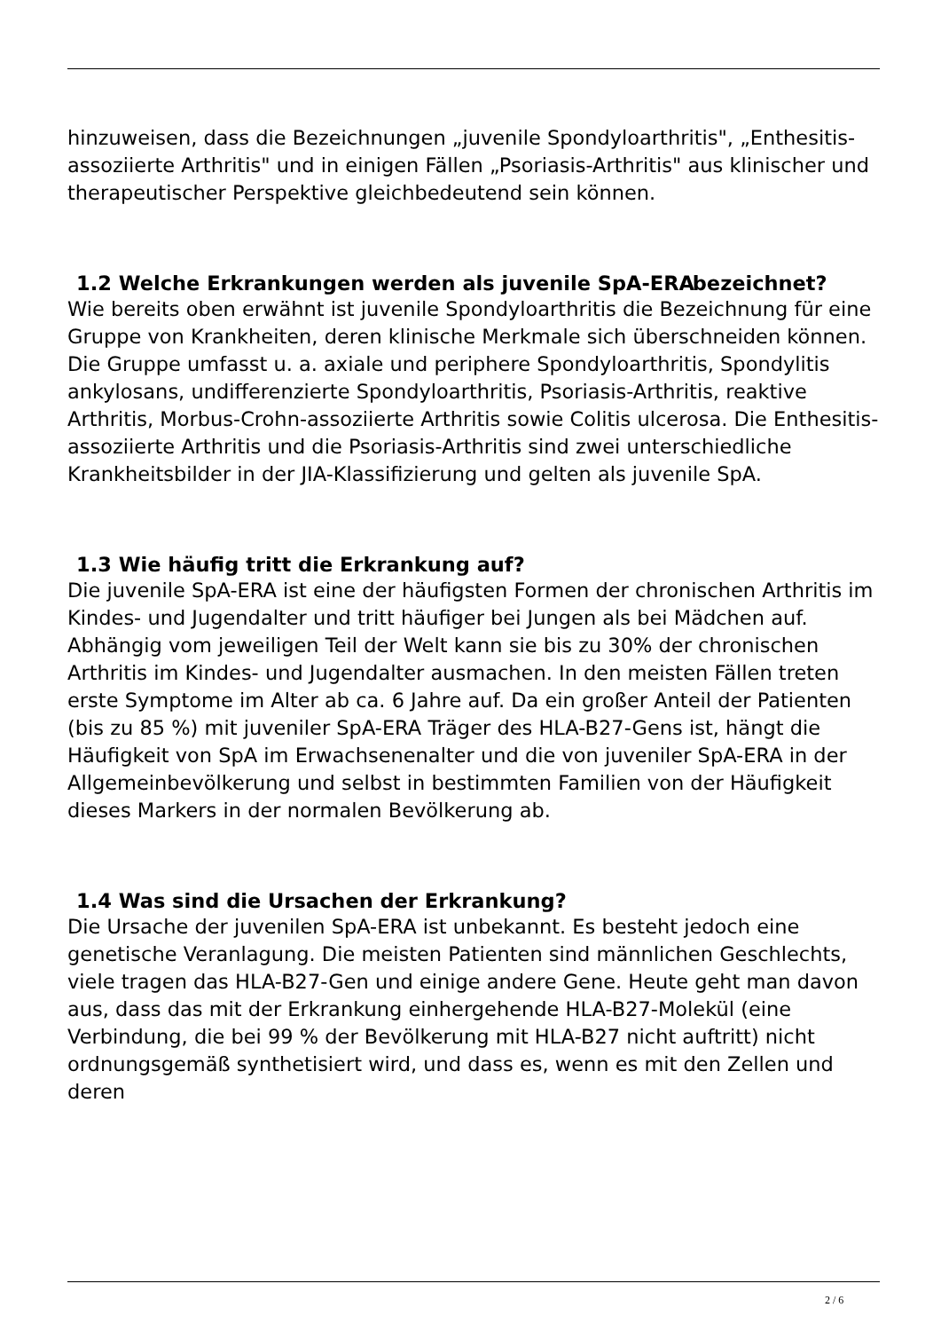hinzuweisen, dass die Bezeichnungen „juvenile Spondyloarthritis", „Enthesitis-assoziierte Arthritis" und in einigen Fällen „Psoriasis-Arthritis" aus klinischer und therapeutischer Perspektive gleichbedeutend sein können.
1.2 Welche Erkrankungen werden als juvenile SpA-ERA bezeichnet?
Wie bereits oben erwähnt ist juvenile Spondyloarthritis die Bezeichnung für eine Gruppe von Krankheiten, deren klinische Merkmale sich überschneiden können. Die Gruppe umfasst u. a. axiale und periphere Spondyloarthritis, Spondylitis ankylosans, undifferenzierte Spondyloarthritis, Psoriasis-Arthritis, reaktive Arthritis, Morbus-Crohn-assoziierte Arthritis sowie Colitis ulcerosa. Die Enthesitis-assoziierte Arthritis und die Psoriasis-Arthritis sind zwei unterschiedliche Krankheitsbilder in der JIA-Klassifizierung und gelten als juvenile SpA.
1.3 Wie häufig tritt die Erkrankung auf?
Die juvenile SpA-ERA ist eine der häufigsten Formen der chronischen Arthritis im Kindes- und Jugendalter und tritt häufiger bei Jungen als bei Mädchen auf. Abhängig vom jeweiligen Teil der Welt kann sie bis zu 30% der chronischen Arthritis im Kindes- und Jugendalter ausmachen. In den meisten Fällen treten erste Symptome im Alter ab ca. 6 Jahre auf. Da ein großer Anteil der Patienten (bis zu 85 %) mit juveniler SpA-ERA Träger des HLA-B27-Gens ist, hängt die Häufigkeit von SpA im Erwachsenenalter und die von juveniler SpA-ERA in der Allgemeinbevölkerung und selbst in bestimmten Familien von der Häufigkeit dieses Markers in der normalen Bevölkerung ab.
1.4 Was sind die Ursachen der Erkrankung?
Die Ursache der juvenilen SpA-ERA ist unbekannt. Es besteht jedoch eine genetische Veranlagung. Die meisten Patienten sind männlichen Geschlechts, viele tragen das HLA-B27-Gen und einige andere Gene. Heute geht man davon aus, dass das mit der Erkrankung einhergehende HLA-B27-Molekül (eine Verbindung, die bei 99 % der Bevölkerung mit HLA-B27 nicht auftritt) nicht ordnungsgemäß synthetisiert wird, und dass es, wenn es mit den Zellen und deren
2 / 6